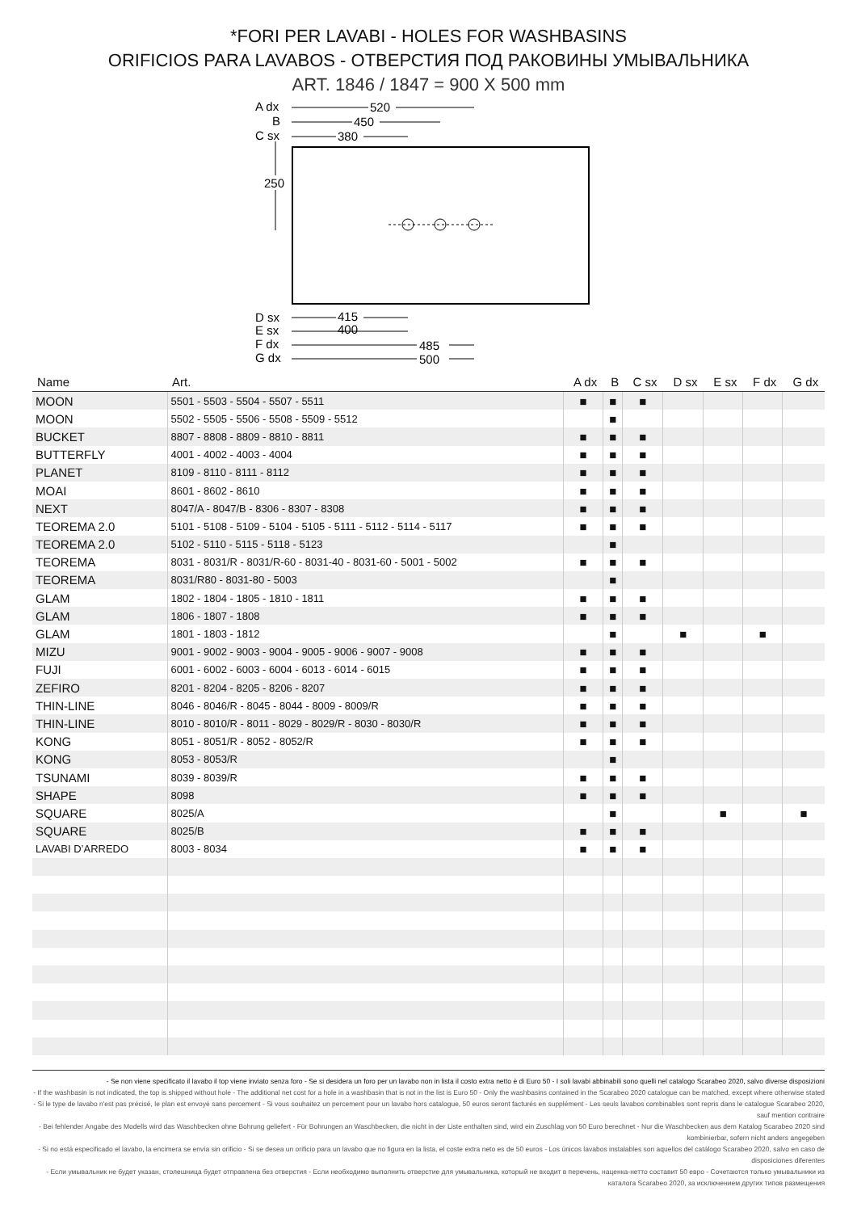*FORI PER LAVABI - HOLES FOR WASHBASINS
ORIFICIOS PARA LAVABOS - ОТВЕРСТИЯ ПОД РАКОВИНЫ УМЫВАЛЬНИКА
ART. 1846 / 1847 = 900 X 500 mm
A dx
B
C sx
520
450
380
250
D sx
E sx
F dx
G dx
415
400
485
500
| Name | Art. | A dx | B | C sx | D sx | E sx | F dx | G dx |
| --- | --- | --- | --- | --- | --- | --- | --- | --- |
| MOON | 5501 - 5503 - 5504 - 5507 - 5511 | ■ | ■ | ■ | | | | |
| MOON | 5502 - 5505 - 5506 - 5508 - 5509 - 5512 | | ■ | | | | | |
| BUCKET | 8807 - 8808 - 8809 - 8810 - 8811 | ■ | ■ | ■ | | | | |
| BUTTERFLY | 4001 - 4002 - 4003 - 4004 | ■ | ■ | ■ | | | | |
| PLANET | 8109 - 8110 - 8111 - 8112 | ■ | ■ | ■ | | | | |
| MOAI | 8601 - 8602 - 8610 | ■ | ■ | ■ | | | | |
| NEXT | 8047/A - 8047/B - 8306 - 8307 - 8308 | ■ | ■ | ■ | | | | |
| TEOREMA 2.0 | 5101 - 5108 - 5109 - 5104 - 5105 - 5111 - 5112 - 5114 - 5117 | ■ | ■ | ■ | | | | |
| TEOREMA 2.0 | 5102 - 5110 - 5115 - 5118 - 5123 | | ■ | | | | | |
| TEOREMA | 8031 - 8031/R - 8031/R-60 - 8031-40 - 8031-60 - 5001 - 5002 | ■ | ■ | ■ | | | | |
| TEOREMA | 8031/R80 - 8031-80 - 5003 | | ■ | | | | | |
| GLAM | 1802 - 1804 - 1805 - 1810 - 1811 | ■ | ■ | ■ | | | | |
| GLAM | 1806 - 1807 - 1808 | ■ | ■ | ■ | | | | |
| GLAM | 1801 - 1803 - 1812 | | ■ | | ■ | | ■ | |
| MIZU | 9001 - 9002 - 9003 - 9004 - 9005 - 9006 - 9007 - 9008 | ■ | ■ | ■ | | | | |
| FUJI | 6001 - 6002 - 6003 - 6004 - 6013 - 6014 - 6015 | ■ | ■ | ■ | | | | |
| ZEFIRO | 8201 - 8204 - 8205 - 8206 - 8207 | ■ | ■ | ■ | | | | |
| THIN-LINE | 8046 - 8046/R - 8045 - 8044 - 8009 - 8009/R | ■ | ■ | ■ | | | | |
| THIN-LINE | 8010 - 8010/R - 8011 - 8029 - 8029/R - 8030 - 8030/R | ■ | ■ | ■ | | | | |
| KONG | 8051 - 8051/R - 8052 - 8052/R | ■ | ■ | ■ | | | | |
| KONG | 8053 - 8053/R | | ■ | | | | | |
| TSUNAMI | 8039 - 8039/R | ■ | ■ | ■ | | | | |
| SHAPE | 8098 | ■ | ■ | ■ | | | | |
| SQUARE | 8025/A | | ■ | | | ■ | | ■ |
| SQUARE | 8025/B | ■ | ■ | ■ | | | | |
| LAVABI D’ARREDO | 8003 - 8034 | ■ | ■ | ■ | | | | |
- Se non viene specificato il lavabo il top viene inviato senza foro - Se si desidera un foro per un lavabo non in lista il costo extra netto è di Euro 50 - I soli lavabi abbinabili sono quelli nel catalogo Scarabeo 2020, salvo diverse disposizioni
- If the washbasin is not indicated, the top is shipped without hole - The additional net cost for a hole in a washbasin that is not in the list is Euro 50 - Only the washbasins contained in the Scarabeo 2020 catalogue can be matched, except where otherwise stated
- Si le type de lavabo n'est pas précisé, le plan est envoyé sans percement - Si vous souhaitez un percement pour un lavabo hors catalogue, 50 euros seront facturés en supplément - Les seuls lavabos combinables sont repris dans le catalogue Scarabeo 2020, sauf mention contraire
- Bei fehlender Angabe des Modells wird das Waschbecken ohne Bohrung geliefert - Für Bohrungen an Waschbecken, die nicht in der Liste enthalten sind, wird ein Zuschlag von 50 Euro berechnet - Nur die Waschbecken aus dem Katalog Scarabeo 2020 sind kombinierbar, sofern nicht anders angegeben
- Si no está especificado el lavabo, la encimera se envía sin orificio - Si se desea un orificio para un lavabo que no figura en la lista, el coste extra neto es de 50 euros - Los únicos lavabos instalables son aquellos del catálogo Scarabeo 2020, salvo en caso de disposiciones diferentes
- Если умывальник не будет указан, столешница будет отправлена без отверстия - Если необходимо выполнить отверстие для умывальника, который не входит в перечень, наценка-нетто составит 50 евро - Сочетаются только умывальники из каталога Scarabeo 2020, за исключением других типов размещения